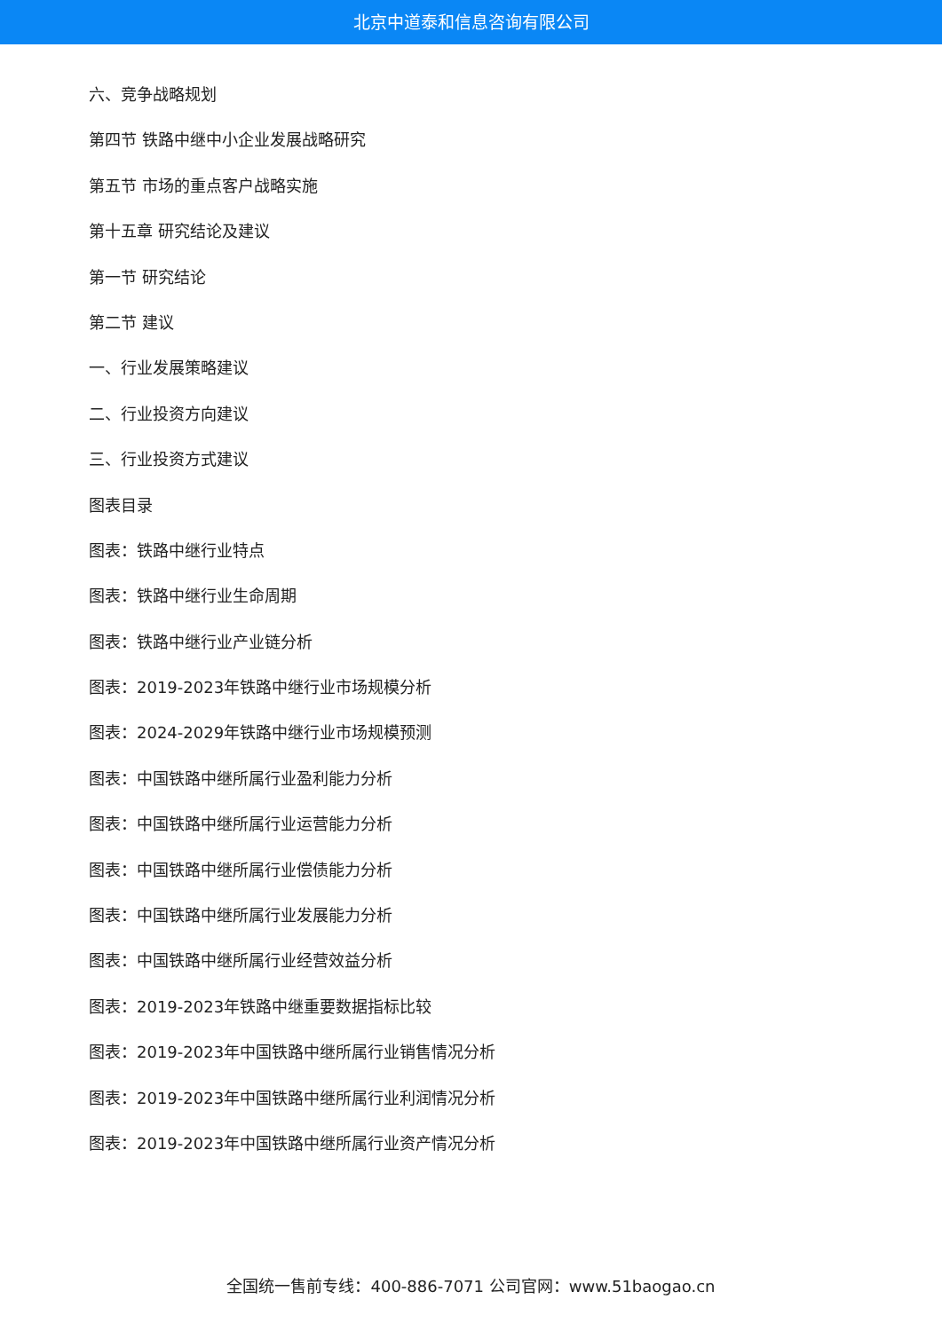北京中道泰和信息咨询有限公司
六、竞争战略规划
第四节 铁路中继中小企业发展战略研究
第五节 市场的重点客户战略实施
第十五章 研究结论及建议
第一节 研究结论
第二节 建议
一、行业发展策略建议
二、行业投资方向建议
三、行业投资方式建议
图表目录
图表：铁路中继行业特点
图表：铁路中继行业生命周期
图表：铁路中继行业产业链分析
图表：2019-2023年铁路中继行业市场规模分析
图表：2024-2029年铁路中继行业市场规模预测
图表：中国铁路中继所属行业盈利能力分析
图表：中国铁路中继所属行业运营能力分析
图表：中国铁路中继所属行业偿债能力分析
图表：中国铁路中继所属行业发展能力分析
图表：中国铁路中继所属行业经营效益分析
图表：2019-2023年铁路中继重要数据指标比较
图表：2019-2023年中国铁路中继所属行业销售情况分析
图表：2019-2023年中国铁路中继所属行业利润情况分析
图表：2019-2023年中国铁路中继所属行业资产情况分析
全国统一售前专线：400-886-7071 公司官网：www.51baogao.cn